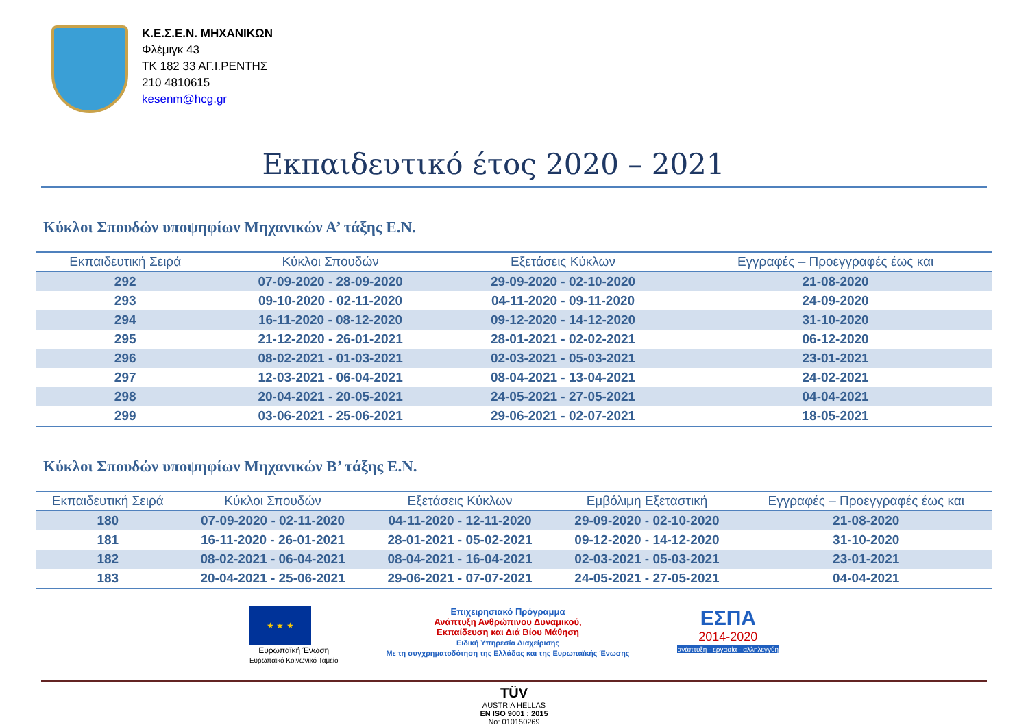Κ.Ε.Σ.Ε.Ν. ΜΗΧΑΝΙΚΩΝ
Φλέμιγκ 43
ΤΚ 182 33 ΑΓ.Ι.ΡΕΝΤΗΣ
210 4810615
kesenm@hcg.gr
Εκπαιδευτικό έτος 2020 – 2021
Κύκλοι Σπουδών υποψηφίων Μηχανικών Α’ τάξης Ε.Ν.
| Εκπαιδευτική Σειρά | Κύκλοι Σπουδών | Εξετάσεις Κύκλων | Εγγραφές – Προεγγραφές έως και |
| --- | --- | --- | --- |
| 292 | 07-09-2020 - 28-09-2020 | 29-09-2020 - 02-10-2020 | 21-08-2020 |
| 293 | 09-10-2020 - 02-11-2020 | 04-11-2020 - 09-11-2020 | 24-09-2020 |
| 294 | 16-11-2020 - 08-12-2020 | 09-12-2020 - 14-12-2020 | 31-10-2020 |
| 295 | 21-12-2020 - 26-01-2021 | 28-01-2021 - 02-02-2021 | 06-12-2020 |
| 296 | 08-02-2021 - 01-03-2021 | 02-03-2021 - 05-03-2021 | 23-01-2021 |
| 297 | 12-03-2021 - 06-04-2021 | 08-04-2021 - 13-04-2021 | 24-02-2021 |
| 298 | 20-04-2021 - 20-05-2021 | 24-05-2021 - 27-05-2021 | 04-04-2021 |
| 299 | 03-06-2021 - 25-06-2021 | 29-06-2021 - 02-07-2021 | 18-05-2021 |
Κύκλοι Σπουδών υποψηφίων Μηχανικών Β’ τάξης Ε.Ν.
| Εκπαιδευτική Σειρά | Κύκλοι Σπουδών | Εξετάσεις Κύκλων | Εμβόλιμη Εξεταστική | Εγγραφές – Προεγγραφές έως και |
| --- | --- | --- | --- | --- |
| 180 | 07-09-2020 - 02-11-2020 | 04-11-2020 - 12-11-2020 | 29-09-2020 - 02-10-2020 | 21-08-2020 |
| 181 | 16-11-2020 - 26-01-2021 | 28-01-2021 - 05-02-2021 | 09-12-2020 - 14-12-2020 | 31-10-2020 |
| 182 | 08-02-2021 - 06-04-2021 | 08-04-2021 - 16-04-2021 | 02-03-2021 - 05-03-2021 | 23-01-2021 |
| 183 | 20-04-2021 - 25-06-2021 | 29-06-2021 - 07-07-2021 | 24-05-2021 - 27-05-2021 | 04-04-2021 |
★ ★ ★
Ευρωπαϊκή Ένωση
Ευρωπαϊκό Κοινωνικό Ταμείο
Επιχειρησιακό Πρόγραμμα
Ανάπτυξη Ανθρώπινου Δυναμικού,
Εκπαίδευση και Διά Βίου Μάθηση
Ειδική Υπηρεσία Διαχείρισης
Με τη συγχρηματοδότηση της Ελλάδας και της Ευρωπαϊκής Ένωσης
ΕΣΠΑ
2014-2020
ανάπτυξη - εργασία - αλληλεγγύη
TÜV
AUSTRIA HELLAS
EN ISO 9001 : 2015
No: 010150269